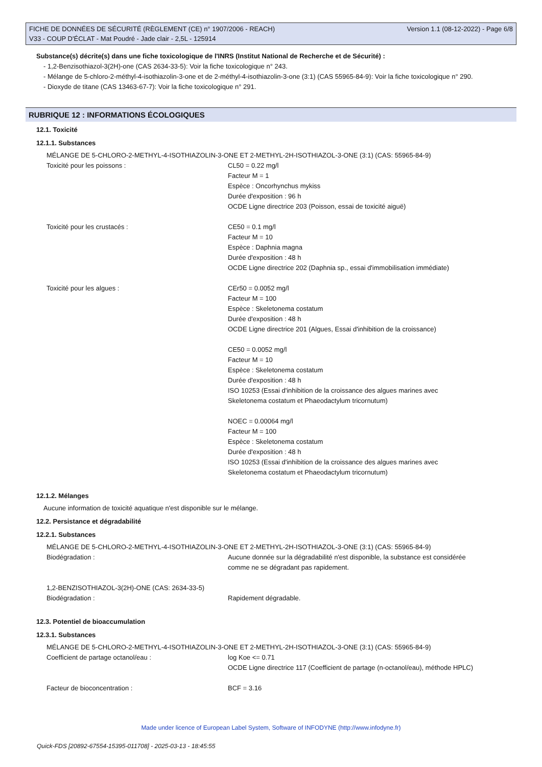FICHE DE DONNÉES DE SÉCURITÉ (RÈGLEMENT (CE) n° 1907/2006 - REACH) Version 1.1 (08-12-2022) - Page 6/8
V33 - COUP D'ÉCLAT - Mat Poudré - Jade clair - 2,5L - 125914
Substance(s) décrite(s) dans une fiche toxicologique de l'INRS (Institut National de Recherche et de Sécurité) :
- 1,2-Benzisothiazol-3(2H)-one (CAS 2634-33-5): Voir la fiche toxicologique n° 243.
- Mélange de 5-chloro-2-méthyl-4-isothiazolin-3-one et de 2-méthyl-4-isothiazolin-3-one (3:1) (CAS 55965-84-9): Voir la fiche toxicologique n° 290.
- Dioxyde de titane (CAS 13463-67-7): Voir la fiche toxicologique n° 291.
RUBRIQUE 12 : INFORMATIONS ÉCOLOGIQUES
12.1. Toxicité
12.1.1. Substances
MÉLANGE DE 5-CHLORO-2-METHYL-4-ISOTHIAZOLIN-3-ONE ET 2-METHYL-2H-ISOTHIAZOL-3-ONE (3:1) (CAS: 55965-84-9)
Toxicité pour les poissons : CL50 = 0.22 mg/l
Facteur M = 1
Espèce : Oncorhynchus mykiss
Durée d'exposition : 96 h
OCDE Ligne directrice 203 (Poisson, essai de toxicité aiguë)
Toxicité pour les crustacés : CE50 = 0.1 mg/l
Facteur M = 10
Espèce : Daphnia magna
Durée d'exposition : 48 h
OCDE Ligne directrice 202 (Daphnia sp., essai d'immobilisation immédiate)
Toxicité pour les algues : CEr50 = 0.0052 mg/l
Facteur M = 100
Espèce : Skeletonema costatum
Durée d'exposition : 48 h
OCDE Ligne directrice 201 (Algues, Essai d'inhibition de la croissance)
CE50 = 0.0052 mg/l
Facteur M = 10
Espèce : Skeletonema costatum
Durée d'exposition : 48 h
ISO 10253 (Essai d'inhibition de la croissance des algues marines avec Skeletonema costatum et Phaeodactylum tricornutum)
NOEC = 0.00064 mg/l
Facteur M = 100
Espèce : Skeletonema costatum
Durée d'exposition : 48 h
ISO 10253 (Essai d'inhibition de la croissance des algues marines avec Skeletonema costatum et Phaeodactylum tricornutum)
12.1.2. Mélanges
Aucune information de toxicité aquatique n'est disponible sur le mélange.
12.2. Persistance et dégradabilité
12.2.1. Substances
MÉLANGE DE 5-CHLORO-2-METHYL-4-ISOTHIAZOLIN-3-ONE ET 2-METHYL-2H-ISOTHIAZOL-3-ONE (3:1) (CAS: 55965-84-9)
Biodégradation : Aucune donnée sur la dégradabilité n'est disponible, la substance est considérée comme ne se dégradant pas rapidement.
1,2-BENZISOTHIAZOL-3(2H)-ONE (CAS: 2634-33-5)
Biodégradation : Rapidement dégradable.
12.3. Potentiel de bioaccumulation
12.3.1. Substances
MÉLANGE DE 5-CHLORO-2-METHYL-4-ISOTHIAZOLIN-3-ONE ET 2-METHYL-2H-ISOTHIAZOL-3-ONE (3:1) (CAS: 55965-84-9)
Coefficient de partage octanol/eau : log Koe <= 0.71
OCDE Ligne directrice 117 (Coefficient de partage (n-octanol/eau), méthode HPLC)
Facteur de bioconcentration : BCF = 3.16
Made under licence of European Label System, Software of INFODYNE (http://www.infodyne.fr)
Quick-FDS [20892-67554-15395-011708] - 2025-03-13 - 18:45:55